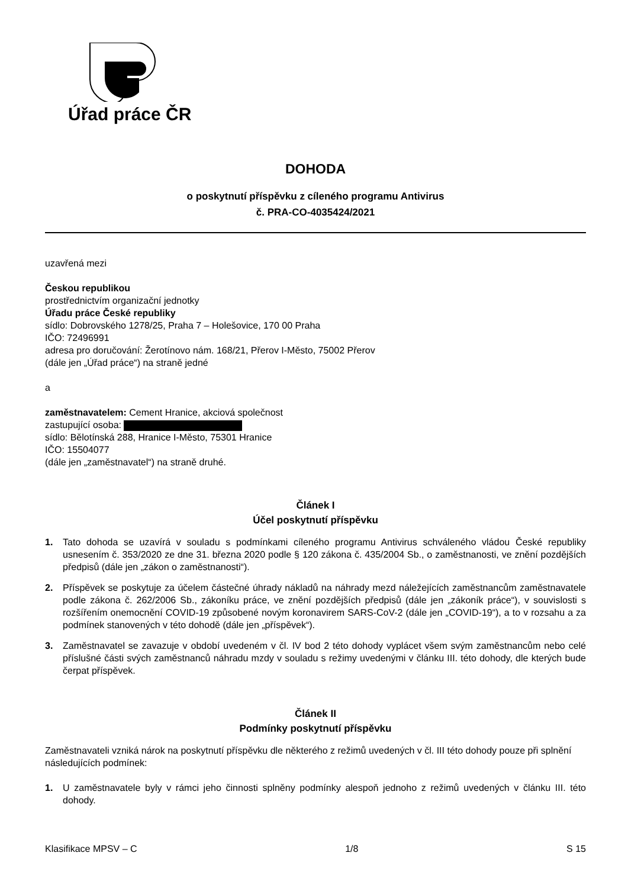Úřad práce ČR
DOHODA
o poskytnutí příspěvku z cíleného programu Antivirus
č. PRA-CO-4035424/2021
uzavřená mezi
Českou republikou
prostřednictvím organizační jednotky
Úřadu práce České republiky
sídlo: Dobrovského 1278/25, Praha 7 – Holešovice, 170 00 Praha
IČO: 72496991
adresa pro doručování: Žerotínovo nám. 168/21, Přerov I-Město, 75002 Přerov
(dále jen „Úřad práce“) na straně jedné
a
zaměstnavatelem: Cement Hranice, akciová společnost
zastupující osoba:
sídlo: Bělotínská 288, Hranice I-Město, 75301 Hranice
IČO: 15504077
(dále jen „zaměstnavatel“) na straně druhé.
Článek I
Účel poskytnutí příspěvku
1. Tato dohoda se uzavírá v souladu s podmínkami cíleného programu Antivirus schváleného vládou České republiky usnesením č. 353/2020 ze dne 31. března 2020 podle § 120 zákona č. 435/2004 Sb., o zaměstnanosti, ve znění pozdějších předpisů (dále jen „zákon o zaměstnanosti“).
2. Příspěvek se poskytuje za účelem částečné úhrady nákladů na náhrady mezd náležejících zaměstnancům zaměstnavatele podle zákona č. 262/2006 Sb., zákoníku práce, ve znění pozdějších předpisů (dále jen „zákoník práce“), v souvislosti s rozšířením onemocnění COVID-19 způsobené novým koronavirem SARS-CoV-2 (dále jen „COVID-19“), a to v rozsahu a za podmínek stanovených v této dohodě (dále jen „příspěvek“).
3. Zaměstnavatel se zavazuje v období uvedeném v čl. IV bod 2 této dohody vyplácet všem svým zaměstnancům nebo celé příslušné části svých zaměstnanců náhradu mzdy v souladu s režimy uvedenými v článku III. této dohody, dle kterých bude čerpat příspěvek.
Článek II
Podmínky poskytnutí příspěvku
Zaměstnavateli vzniká nárok na poskytnutí příspěvku dle některého z režimů uvedených v čl. III této dohody pouze při splnění následujících podmínek:
1. U zaměstnavatele byly v rámci jeho činnosti splněny podmínky alespoň jednoho z režimů uvedených v článku III. této dohody.
Klasifikace MPSV – C 1/8 S 15